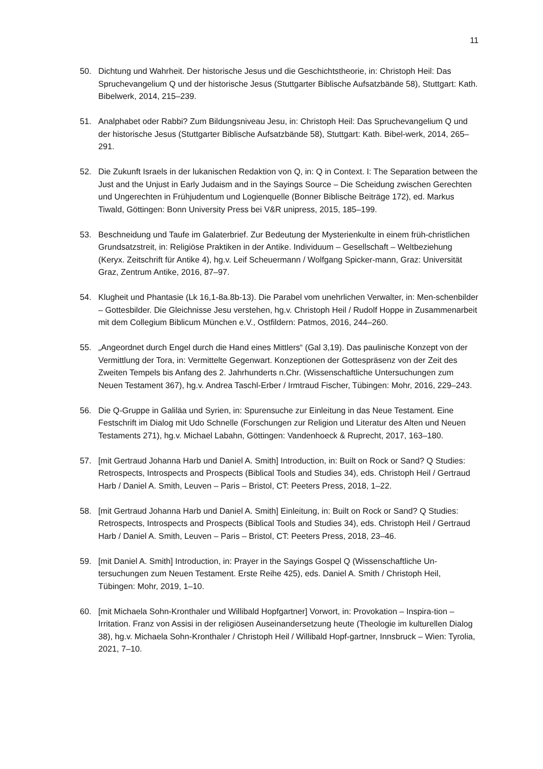11
50. Dichtung und Wahrheit. Der historische Jesus und die Geschichtstheorie, in: Christoph Heil: Das Spruchevangelium Q und der historische Jesus (Stuttgarter Biblische Aufsatzbände 58), Stuttgart: Kath. Bibelwerk, 2014, 215–239.
51. Analphabet oder Rabbi? Zum Bildungsniveau Jesu, in: Christoph Heil: Das Spruchevangelium Q und der historische Jesus (Stuttgarter Biblische Aufsatzbände 58), Stuttgart: Kath. Bibel-werk, 2014, 265–291.
52. Die Zukunft Israels in der lukanischen Redaktion von Q, in: Q in Context. I: The Separation between the Just and the Unjust in Early Judaism and in the Sayings Source – Die Scheidung zwischen Gerechten und Ungerechten in Frühjudentum und Logienquelle (Bonner Biblische Beiträge 172), ed. Markus Tiwald, Göttingen: Bonn University Press bei V&R unipress, 2015, 185–199.
53. Beschneidung und Taufe im Galaterbrief. Zur Bedeutung der Mysterienkulte in einem früh-christlichen Grundsatzstreit, in: Religiöse Praktiken in der Antike. Individuum – Gesellschaft – Weltbeziehung (Keryx. Zeitschrift für Antike 4), hg.v. Leif Scheuermann / Wolfgang Spicker-mann, Graz: Universität Graz, Zentrum Antike, 2016, 87–97.
54. Klugheit und Phantasie (Lk 16,1-8a.8b-13). Die Parabel vom unehrlichen Verwalter, in: Men-schenbilder – Gottesbilder. Die Gleichnisse Jesu verstehen, hg.v. Christoph Heil / Rudolf Hoppe in Zusammenarbeit mit dem Collegium Biblicum München e.V., Ostfildern: Patmos, 2016, 244–260.
55. „Angeordnet durch Engel durch die Hand eines Mittlers“ (Gal 3,19). Das paulinische Konzept von der Vermittlung der Tora, in: Vermittelte Gegenwart. Konzeptionen der Gottespräsenz von der Zeit des Zweiten Tempels bis Anfang des 2. Jahrhunderts n.Chr. (Wissenschaftliche Untersuchungen zum Neuen Testament 367), hg.v. Andrea Taschl-Erber / Irmtraud Fischer, Tübingen: Mohr, 2016, 229–243.
56. Die Q-Gruppe in Galiläa und Syrien, in: Spurensuche zur Einleitung in das Neue Testament. Eine Festschrift im Dialog mit Udo Schnelle (Forschungen zur Religion und Literatur des Alten und Neuen Testaments 271), hg.v. Michael Labahn, Göttingen: Vandenhoeck & Ruprecht, 2017, 163–180.
57. [mit Gertraud Johanna Harb und Daniel A. Smith] Introduction, in: Built on Rock or Sand? Q Studies: Retrospects, Introspects and Prospects (Biblical Tools and Studies 34), eds. Christoph Heil / Gertraud Harb / Daniel A. Smith, Leuven – Paris – Bristol, CT: Peeters Press, 2018, 1–22.
58. [mit Gertraud Johanna Harb und Daniel A. Smith] Einleitung, in: Built on Rock or Sand? Q Studies: Retrospects, Introspects and Prospects (Biblical Tools and Studies 34), eds. Christoph Heil / Gertraud Harb / Daniel A. Smith, Leuven – Paris – Bristol, CT: Peeters Press, 2018, 23–46.
59. [mit Daniel A. Smith] Introduction, in: Prayer in the Sayings Gospel Q (Wissenschaftliche Un-tersuchungen zum Neuen Testament. Erste Reihe 425), eds. Daniel A. Smith / Christoph Heil, Tübingen: Mohr, 2019, 1–10.
60. [mit Michaela Sohn-Kronthaler und Willibald Hopfgartner] Vorwort, in: Provokation – Inspira-tion – Irritation. Franz von Assisi in der religiösen Auseinandersetzung heute (Theologie im kulturellen Dialog 38), hg.v. Michaela Sohn-Kronthaler / Christoph Heil / Willibald Hopf-gartner, Innsbruck – Wien: Tyrolia, 2021, 7–10.